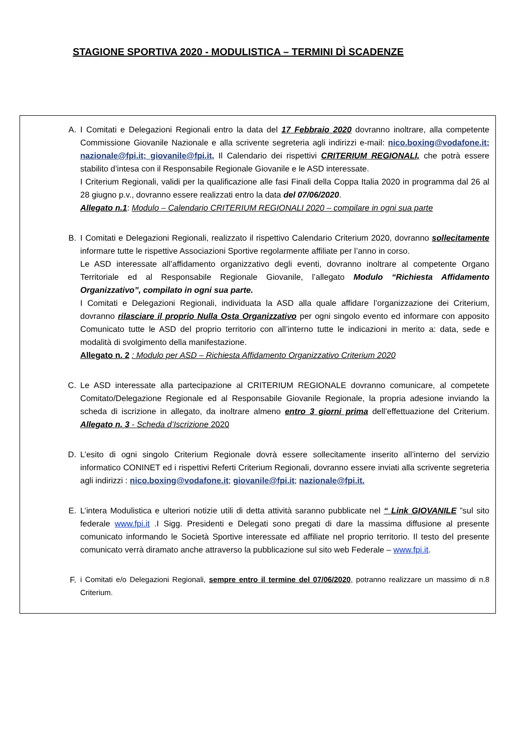STAGIONE SPORTIVA 2020 - MODULISTICA – TERMINI DÌ SCADENZE
A. I Comitati e Delegazioni Regionali entro la data del 17 Febbraio 2020 dovranno inoltrare, alla competente Commissione Giovanile Nazionale e alla scrivente segreteria agli indirizzi e-mail: nico.boxing@vodafone.it; nazionale@fpi.it; giovanile@fpi.it, Il Calendario dei rispettivi CRITERIUM REGIONALI, che potrà essere stabilito d’intesa con il Responsabile Regionale Giovanile e le ASD interessate.
I Criterium Regionali, validi per la qualificazione alle fasi Finali della Coppa Italia 2020 in programma dal 26 al 28 giugno p.v., dovranno essere realizzati entro la data del 07/06/2020.
Allegato n.1: Modulo – Calendario CRITERIUM REGIONALI 2020 – compilare in ogni sua parte
B. I Comitati e Delegazioni Regionali, realizzato il rispettivo Calendario Criterium 2020, dovranno sollecitamente informare tutte le rispettive Associazioni Sportive regolarmente affiliate per l’anno in corso.
Le ASD interessate all’affidamento organizzativo degli eventi, dovranno inoltrare al competente Organo Territoriale ed al Responsabile Regionale Giovanile, l’allegato Modulo “Richiesta Affidamento Organizzativo”, compilato in ogni sua parte.
I Comitati e Delegazioni Regionali, individuata la ASD alla quale affidare l’organizzazione dei Criterium, dovranno rilasciare il proprio Nulla Osta Organizzativo per ogni singolo evento ed informare con apposito Comunicato tutte le ASD del proprio territorio con all’interno tutte le indicazioni in merito a: data, sede e modalità di svolgimento della manifestazione.
Allegato n. 2 : Modulo per ASD – Richiesta Affidamento Organizzativo Criterium 2020
C. Le ASD interessate alla partecipazione al CRITERIUM REGIONALE dovranno comunicare, al competete Comitato/Delegazione Regionale ed al Responsabile Giovanile Regionale, la propria adesione inviando la scheda di iscrizione in allegato, da inoltrare almeno entro 3 giorni prima dell’effettuazione del Criterium. Allegato n. 3 - Scheda d’Iscrizione 2020
D. L’esito di ogni singolo Criterium Regionale dovrà essere sollecitamente inserito all’interno del servizio informatico CONINET ed i rispettivi Referti Criterium Regionali, dovranno essere inviati alla scrivente segreteria agli indirizzi : nico.boxing@vodafone.it; giovanile@fpi.it; nazionale@fpi.it.
E. L’intera Modulistica e ulteriori notizie utili di detta attività saranno pubblicate nel “ Link GIOVANILE ”sul sito federale www.fpi.it .I Sigg. Presidenti e Delegati sono pregati di dare la massima diffusione al presente comunicato informando le Società Sportive interessate ed affiliate nel proprio territorio. Il testo del presente comunicato verrà diramato anche attraverso la pubblicazione sul sito web Federale – www.fpi.it.
F. i Comitati e/o Delegazioni Regionali, sempre entro il termine del 07/06/2020, potranno realizzare un massimo di n.8 Criterium.